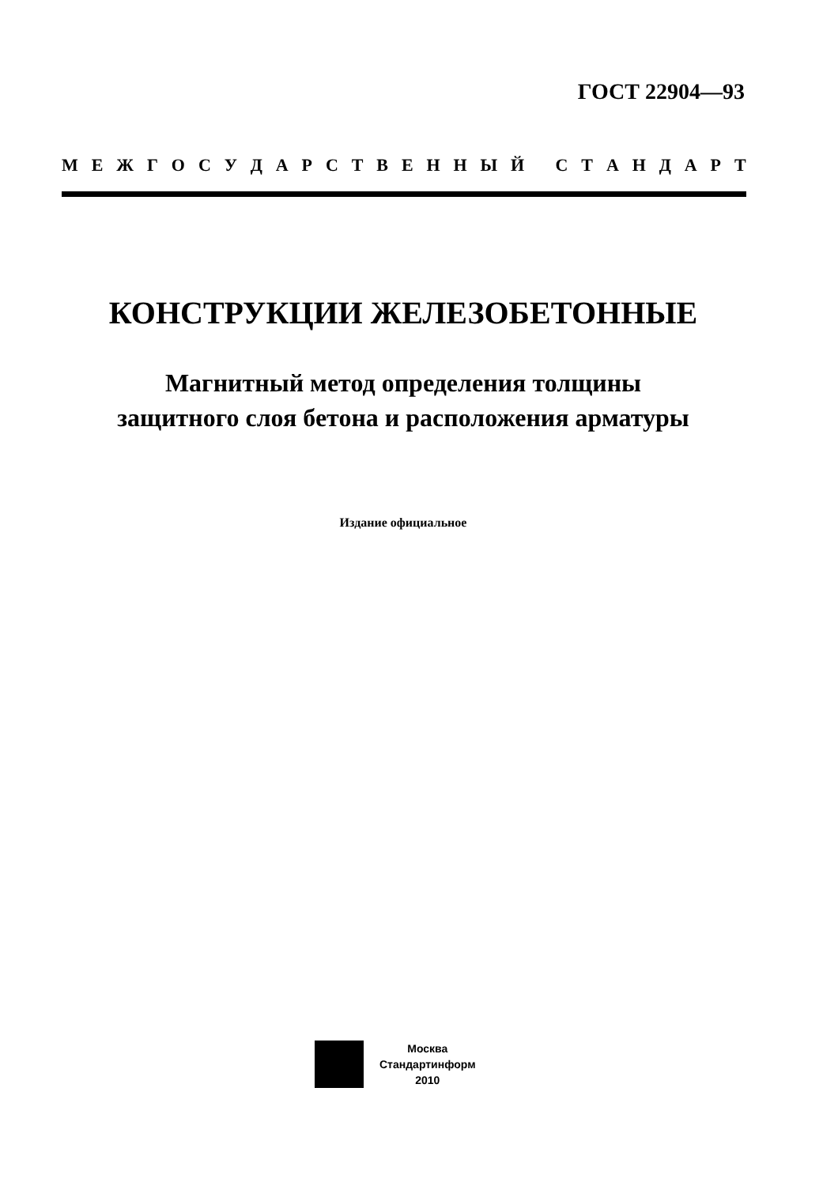ГОСТ 22904—93
МЕЖГОСУДАРСТВЕННЫЙ СТАНДАРТ
КОНСТРУКЦИИ ЖЕЛЕЗОБЕТОННЫЕ
Магнитный метод определения толщины
защитного слоя бетона и расположения арматуры
Издание официальное
Москва
Стандартинформ
2010